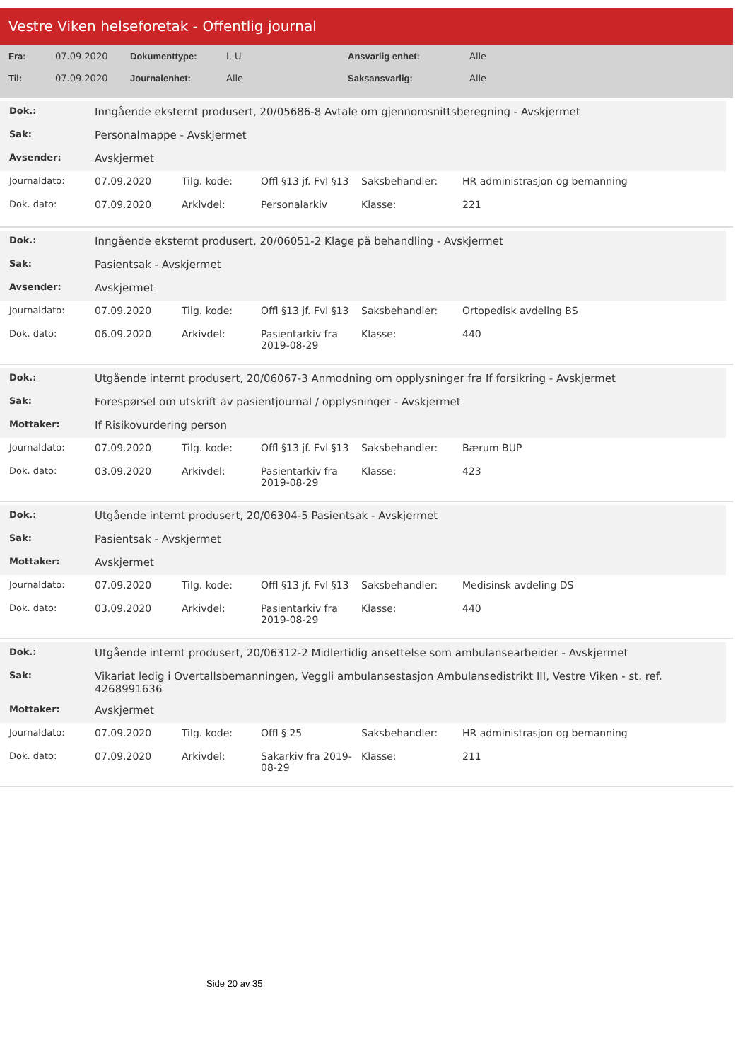Vestre Viken helseforetak - Offentlig journal
| Fra: | 07.09.2020 | Dokumenttype: | I, U | Ansvarlig enhet: | Alle |
| Til: | 07.09.2020 | Journalenhet: | Alle | Saksansvarlig: | Alle |
| Dok.: | Inngående eksternt produsert, 20/05686-8 Avtale om gjennomsnittsberegning - Avskjermet |
| Sak: | Personalmappe - Avskjermet |
| Avsender: | Avskjermet |
| Journaldato: | 07.09.2020 | Tilg. kode: | Offl §13 jf. Fvl §13 | Saksbehandler: | HR administrasjon og bemanning |
| Dok. dato: | 07.09.2020 | Arkivdel: | Personalarkiv | Klasse: | 221 |
| Dok.: | Inngående eksternt produsert, 20/06051-2 Klage på behandling - Avskjermet |
| Sak: | Pasientsak - Avskjermet |
| Avsender: | Avskjermet |
| Journaldato: | 07.09.2020 | Tilg. kode: | Offl §13 jf. Fvl §13 | Saksbehandler: | Ortopedisk avdeling BS |
| Dok. dato: | 06.09.2020 | Arkivdel: | Pasientarkiv fra 2019-08-29 | Klasse: | 440 |
| Dok.: | Utgående internt produsert, 20/06067-3 Anmodning om opplysninger fra If forsikring - Avskjermet |
| Sak: | Forespørsel om utskrift av pasientjournal / opplysninger - Avskjermet |
| Mottaker: | If Risikovurdering person |
| Journaldato: | 07.09.2020 | Tilg. kode: | Offl §13 jf. Fvl §13 | Saksbehandler: | Bærum BUP |
| Dok. dato: | 03.09.2020 | Arkivdel: | Pasientarkiv fra 2019-08-29 | Klasse: | 423 |
| Dok.: | Utgående internt produsert, 20/06304-5 Pasientsak - Avskjermet |
| Sak: | Pasientsak - Avskjermet |
| Mottaker: | Avskjermet |
| Journaldato: | 07.09.2020 | Tilg. kode: | Offl §13 jf. Fvl §13 | Saksbehandler: | Medisinsk avdeling DS |
| Dok. dato: | 03.09.2020 | Arkivdel: | Pasientarkiv fra 2019-08-29 | Klasse: | 440 |
| Dok.: | Utgående internt produsert, 20/06312-2 Midlertidig ansettelse som ambulansearbeider - Avskjermet |
| Sak: | Vikariat ledig i Overtallsbemanningen, Veggli ambulansestasjon Ambulansedistrikt III, Vestre Viken - st. ref. 4268991636 |
| Mottaker: | Avskjermet |
| Journaldato: | 07.09.2020 | Tilg. kode: | Offl § 25 | Saksbehandler: | HR administrasjon og bemanning |
| Dok. dato: | 07.09.2020 | Arkivdel: | Sakarkiv fra 2019-08-29 | Klasse: | 211 |
Side 20 av 35